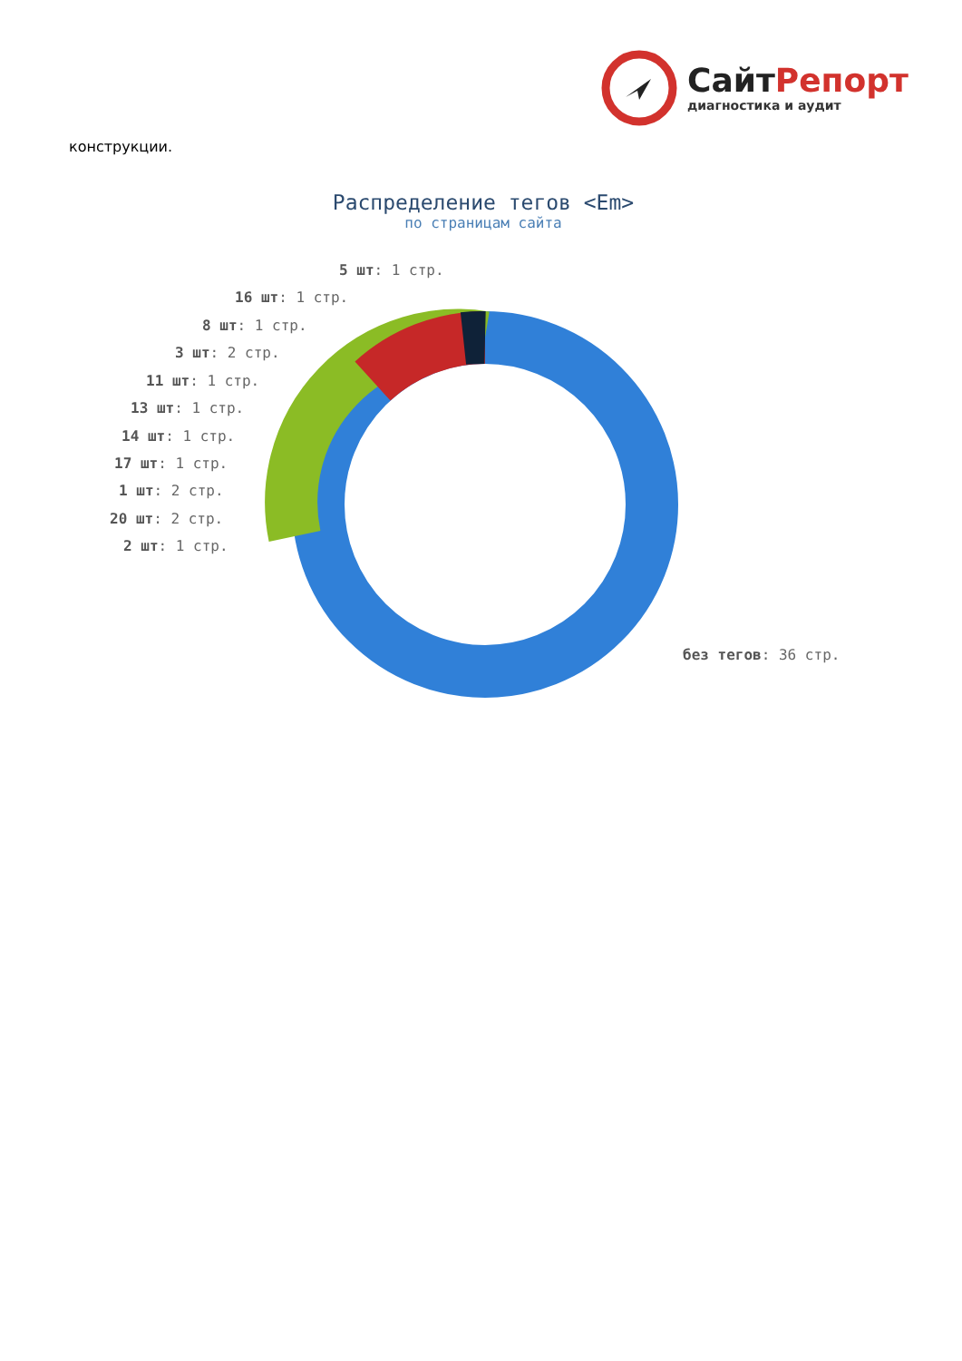СайтРепорт
диагностика и аудит
конструкции.
Распределение тегов <Em>
по страницам сайта
5 шт: 1 стр.
16 шт: 1 стр.
8 шт: 1 стр.
3 шт: 2 стр.
11 шт: 1 стр.
13 шт: 1 стр.
14 шт: 1 стр.
17 шт: 1 стр.
1 шт: 2 стр.
20 шт: 2 стр.
2 шт: 1 стр.
без тегов: 36 стр.